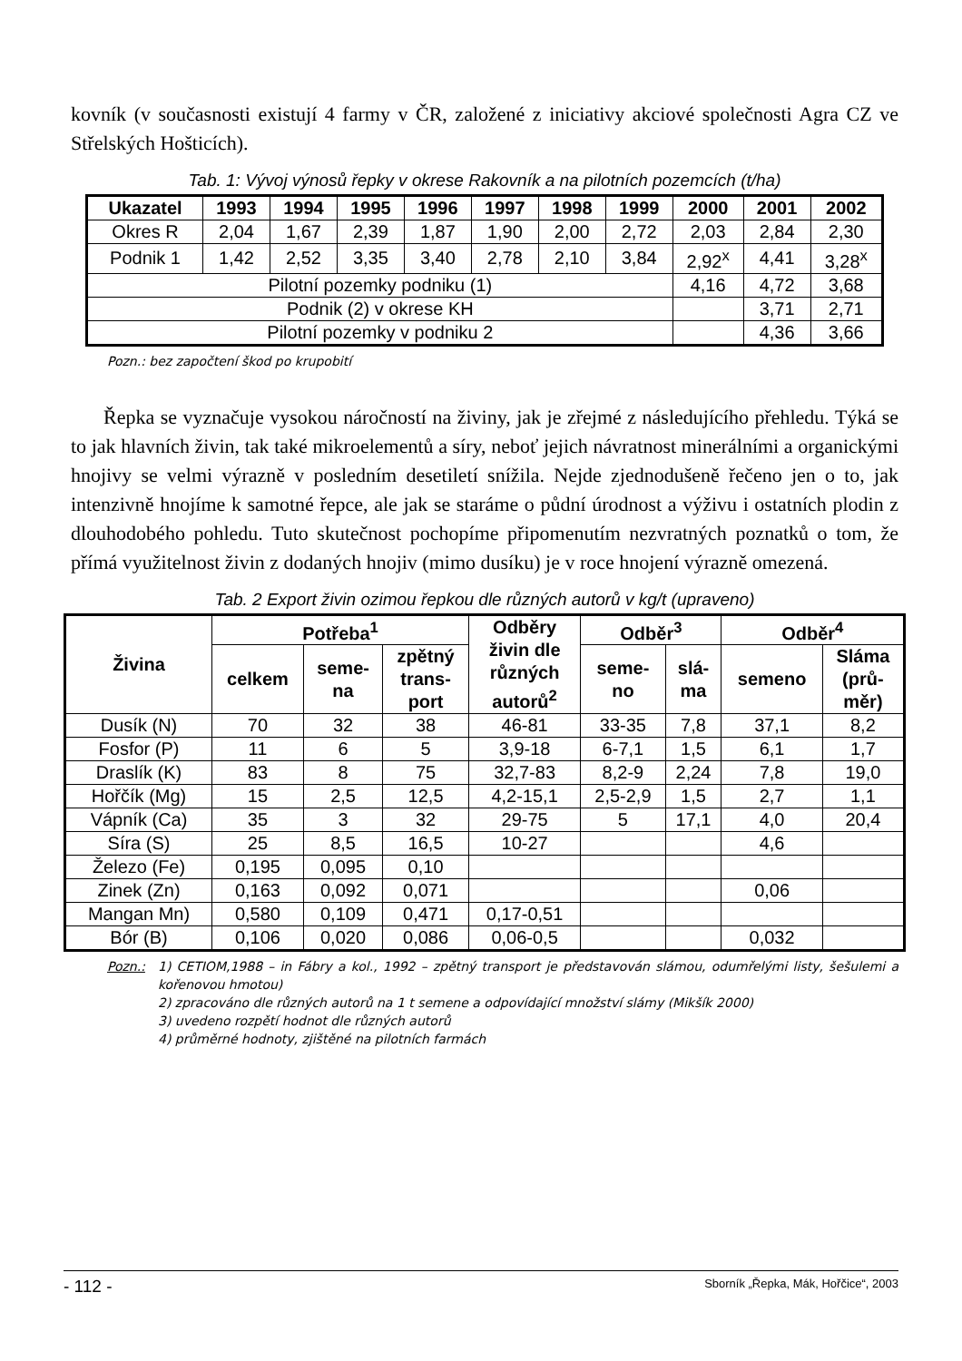kovník (v současnosti existují 4 farmy v ČR, založené z iniciativy akciové společnosti Agra CZ ve Střelských Hošticích).
Tab. 1: Vývoj výnosů řepky v okrese Rakovník a na pilotních pozemcích (t/ha)
| Ukazatel | 1993 | 1994 | 1995 | 1996 | 1997 | 1998 | 1999 | 2000 | 2001 | 2002 |
| --- | --- | --- | --- | --- | --- | --- | --- | --- | --- | --- |
| Okres R | 2,04 | 1,67 | 2,39 | 1,87 | 1,90 | 2,00 | 2,72 | 2,03 | 2,84 | 2,30 |
| Podnik 1 | 1,42 | 2,52 | 3,35 | 3,40 | 2,78 | 2,10 | 3,84 | 2,92<sup>x</sup> | 4,41 | 3,28<sup>x</sup> |
| Pilotní pozemky podniku (1) | | | | | | | | 4,16 | 4,72 | 3,68 |
| Podnik (2) v okrese KH | | | | | | | | | 3,71 | 2,71 |
| Pilotní pozemky v podniku 2 | | | | | | | | | 4,36 | 3,66 |
Pozn.: bez započtení škod po krupobití
Řepka se vyznačuje vysokou náročností na živiny, jak je zřejmé z následujícího přehledu. Týká se to jak hlavních živin, tak také mikroelementů a síry, neboť jejich návratnost minerálními a organickými hnojivy se velmi výrazně v posledním desetiletí snížila. Nejde zjednodušeně řečeno jen o to, jak intenzivně hnojíme k samotné řepce, ale jak se staráme o půdní úrodnost a výživu i ostatních plodin z dlouhodobého pohledu. Tuto skutečnost pochopíme připomenutím nezvratných poznatků o tom, že přímá využitelnost živin z dodaných hnojiv (mimo dusíku) je v roce hnojení výrazně omezená.
Tab. 2 Export živin ozimou řepkou dle různých autorů v kg/t (upraveno)
| Živina | Potřeba<sup>1</sup> | | | Odběry živin dle různých autorů<sup>2</sup> | Odběr<sup>3</sup> | | Odběr<sup>4</sup> | |
| --- | --- | --- | --- | --- | --- | --- | --- | --- |
| | celkem | seme- na | zpětný trans- port | | seme- no | slá- ma | semeno | Sláma (prů- měr) |
| Dusík (N) | 70 | 32 | 38 | 46-81 | 33-35 | 7,8 | 37,1 | 8,2 |
| Fosfor (P) | 11 | 6 | 5 | 3,9-18 | 6-7,1 | 1,5 | 6,1 | 1,7 |
| Draslík (K) | 83 | 8 | 75 | 32,7-83 | 8,2-9 | 2,24 | 7,8 | 19,0 |
| Hořčík (Mg) | 15 | 2,5 | 12,5 | 4,2-15,1 | 2,5-2,9 | 1,5 | 2,7 | 1,1 |
| Vápník (Ca) | 35 | 3 | 32 | 29-75 | 5 | 17,1 | 4,0 | 20,4 |
| Síra (S) | 25 | 8,5 | 16,5 | 10-27 | | | 4,6 | |
| Železo (Fe) | 0,195 | 0,095 | 0,10 | | | | | |
| Zinek (Zn) | 0,163 | 0,092 | 0,071 | | | | 0,06 | |
| Mangan Mn) | 0,580 | 0,109 | 0,471 | 0,17-0,51 | | | | |
| Bór (B) | 0,106 | 0,020 | 0,086 | 0,06-0,5 | | | 0,032 | |
Pozn.: 1) CETIOM,1988 – in Fábry a kol., 1992 – zpětný transport je představován slámou, odumřelými listy, šešulemi a kořenovou hmotou)
2) zpracováno dle různých autorů na 1 t semene a odpovídající množství slámy (Mikšík 2000)
3) uvedeno rozpětí hodnot dle různých autorů
4) průměrné hodnoty, zjištěné na pilotních farmách
- 112 - Sborník „Řepka, Mák, Hořčice“, 2003